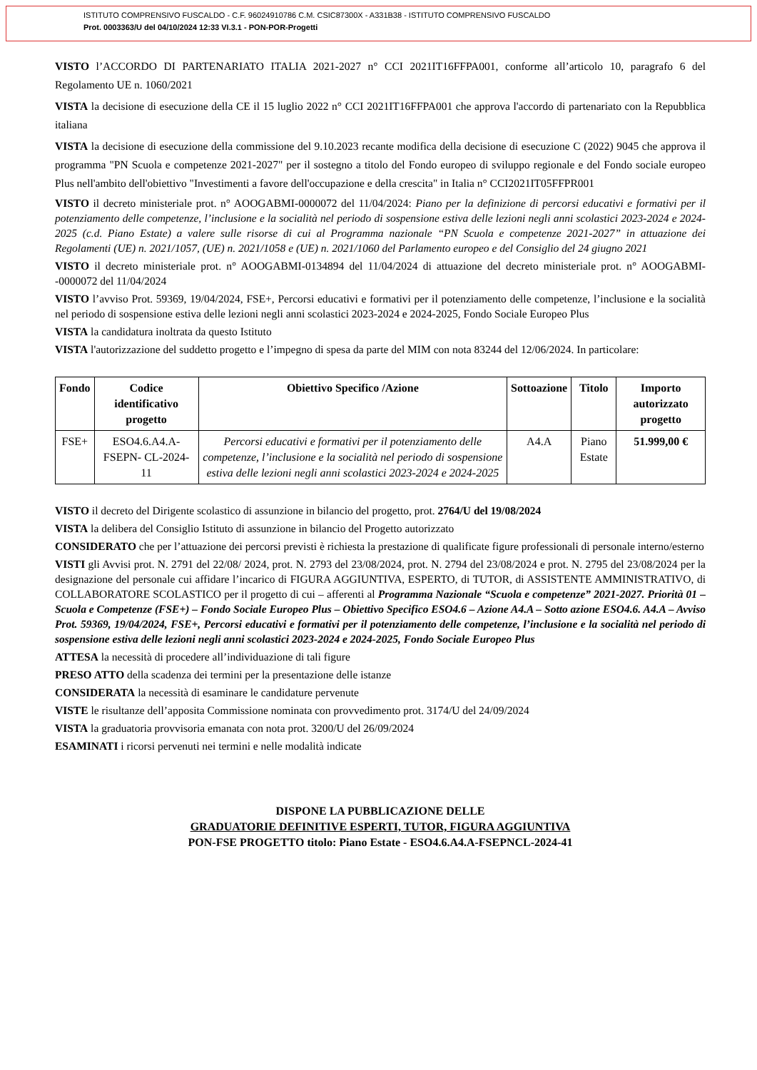ISTITUTO COMPRENSIVO FUSCALDO - C.F. 96024910786 C.M. CSIC87300X - A331B38 - ISTITUTO COMPRENSIVO FUSCALDO
Prot. 0003363/U del 04/10/2024 12:33 VI.3.1 - PON-POR-Progetti
VISTO l’ACCORDO DI PARTENARIATO ITALIA 2021-2027 n° CCI 2021IT16FFPA001, conforme all’articolo 10, paragrafo 6 del Regolamento UE n. 1060/2021
VISTA la decisione di esecuzione della CE il 15 luglio 2022 n° CCI 2021IT16FFPA001 che approva l'accordo di partenariato con la Repubblica italiana
VISTA la decisione di esecuzione della commissione del 9.10.2023 recante modifica della decisione di esecuzione C (2022) 9045 che approva il programma "PN Scuola e competenze 2021-2027" per il sostegno a titolo del Fondo europeo di sviluppo regionale e del Fondo sociale europeo Plus nell'ambito dell'obiettivo "Investimenti a favore dell'occupazione e della crescita" in Italia n° CCI2021IT05FFPR001
VISTO il decreto ministeriale prot. n° AOOGABMI-0000072 del 11/04/2024: Piano per la definizione di percorsi educativi e formativi per il potenziamento delle competenze, l’inclusione e la socialità nel periodo di sospensione estiva delle lezioni negli anni scolastici 2023-2024 e 2024-2025 (c.d. Piano Estate) a valere sulle risorse di cui al Programma nazionale “PN Scuola e competenze 2021-2027” in attuazione dei Regolamenti (UE) n. 2021/1057, (UE) n. 2021/1058 e (UE) n. 2021/1060 del Parlamento europeo e del Consiglio del 24 giugno 2021
VISTO il decreto ministeriale prot. n° AOOGABMI-0134894 del 11/04/2024 di attuazione del decreto ministeriale prot. n° AOOGABMI--0000072 del 11/04/2024
VISTO l’avviso Prot. 59369, 19/04/2024, FSE+, Percorsi educativi e formativi per il potenziamento delle competenze, l’inclusione e la socialità nel periodo di sospensione estiva delle lezioni negli anni scolastici 2023-2024 e 2024-2025, Fondo Sociale Europeo Plus
VISTA la candidatura inoltrata da questo Istituto
VISTA l'autorizzazione del suddetto progetto e l’impegno di spesa da parte del MIM con nota 83244 del 12/06/2024. In particolare:
| Fondo | Codice identificativo progetto | Obiettivo Specifico /Azione | Sottoazione | Titolo | Importo autorizzato progetto |
| --- | --- | --- | --- | --- | --- |
| FSE+ | ESO4.6.A4.A-FSEPN- CL-2024-11 | Percorsi educativi e formativi per il potenziamento delle competenze, l’inclusione e la socialità nel periodo di sospensione estiva delle lezioni negli anni scolastici 2023-2024 e 2024-2025 | A4.A | Piano Estate | 51.999,00 € |
VISTO il decreto del Dirigente scolastico di assunzione in bilancio del progetto, prot. 2764/U del 19/08/2024
VISTA la delibera del Consiglio Istituto di assunzione in bilancio del Progetto autorizzato
CONSIDERATO che per l’attuazione dei percorsi previsti è richiesta la prestazione di qualificate figure professionali di personale interno/esterno
VISTI gli Avvisi prot. N. 2791 del 22/08/ 2024, prot. N. 2793 del 23/08/2024, prot. N. 2794 del 23/08/2024 e prot. N. 2795 del 23/08/2024 per la designazione del personale cui affidare l’incarico di FIGURA AGGIUNTIVA, ESPERTO, di TUTOR, di ASSISTENTE AMMINISTRATIVO, di COLLABORATORE SCOLASTICO per il progetto di cui – afferenti al Programma Nazionale “Scuola e competenze” 2021-2027. Priorità 01 – Scuola e Competenze (FSE+) – Fondo Sociale Europeo Plus – Obiettivo Specifico ESO4.6 – Azione A4.A – Sotto azione ESO4.6. A4.A – Avviso Prot. 59369, 19/04/2024, FSE+, Percorsi educativi e formativi per il potenziamento delle competenze, l’inclusione e la socialità nel periodo di sospensione estiva delle lezioni negli anni scolastici 2023-2024 e 2024-2025, Fondo Sociale Europeo Plus
ATTESA la necessità di procedere all’individuazione di tali figure
PRESO ATTO della scadenza dei termini per la presentazione delle istanze
CONSIDERATA la necessità di esaminare le candidature pervenute
VISTE le risultanze dell’apposita Commissione nominata con provvedimento prot. 3174/U del 24/09/2024
VISTA la graduatoria provvisoria emanata con nota prot. 3200/U del 26/09/2024
ESAMINATI i ricorsi pervenuti nei termini e nelle modalità indicate
DISPONE LA PUBBLICAZIONE DELLE
GRADUATORIE DEFINITIVE ESPERTI, TUTOR, FIGURA AGGIUNTIVA
PON-FSE PROGETTO titolo: Piano Estate - ESO4.6.A4.A-FSEPNCL-2024-41